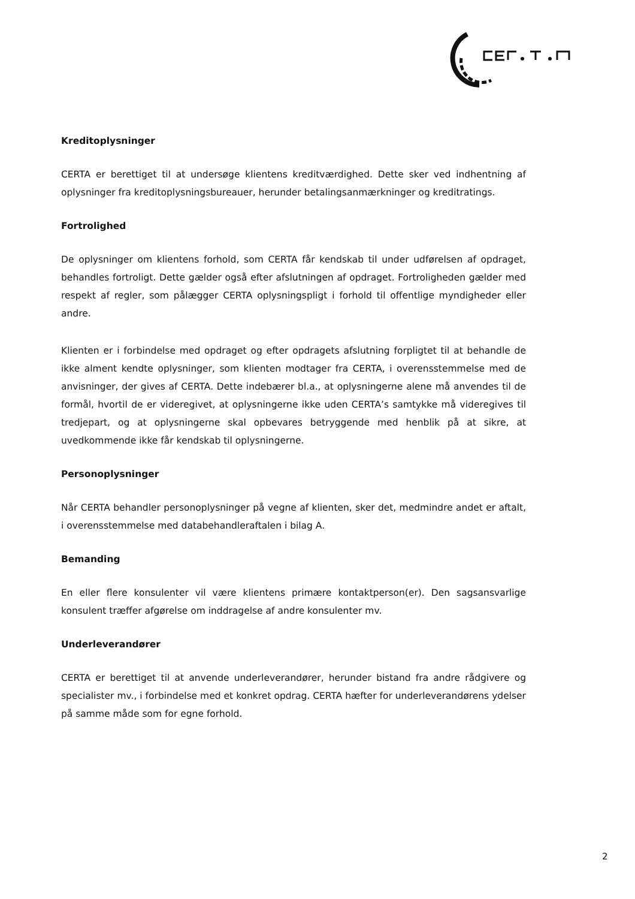Kreditoplysninger
CERTA er berettiget til at undersøge klientens kreditværdighed. Dette sker ved indhentning af oplysninger fra kreditoplysningsbureauer, herunder betalingsanmærkninger og kreditratings.
Fortrolighed
De oplysninger om klientens forhold, som CERTA får kendskab til under udførelsen af opdraget, behandles fortroligt. Dette gælder også efter afslutningen af opdraget. Fortroligheden gælder med respekt af regler, som pålægger CERTA oplysningspligt i forhold til offentlige myndigheder eller andre.
Klienten er i forbindelse med opdraget og efter opdragets afslutning forpligtet til at behandle de ikke alment kendte oplysninger, som klienten modtager fra CERTA, i overensstemmelse med de anvisninger, der gives af CERTA. Dette indebærer bl.a., at oplysningerne alene må anvendes til de formål, hvortil de er videregivet, at oplysningerne ikke uden CERTA’s samtykke må videregives til tredjepart, og at oplysningerne skal opbevares betryggende med henblik på at sikre, at uvedkommende ikke får kendskab til oplysningerne.
Personoplysninger
Når CERTA behandler personoplysninger på vegne af klienten, sker det, medmindre andet er aftalt, i overensstemmelse med databehandleraftalen i bilag A.
Bemanding
En eller flere konsulenter vil være klientens primære kontaktperson(er). Den sagsansvarlige konsulent træffer afgørelse om inddragelse af andre konsulenter mv.
Underleverandører
CERTA er berettiget til at anvende underleverandører, herunder bistand fra andre rådgivere og specialister mv., i forbindelse med et konkret opdrag. CERTA hæfter for underleverandørens ydelser på samme måde som for egne forhold.
2